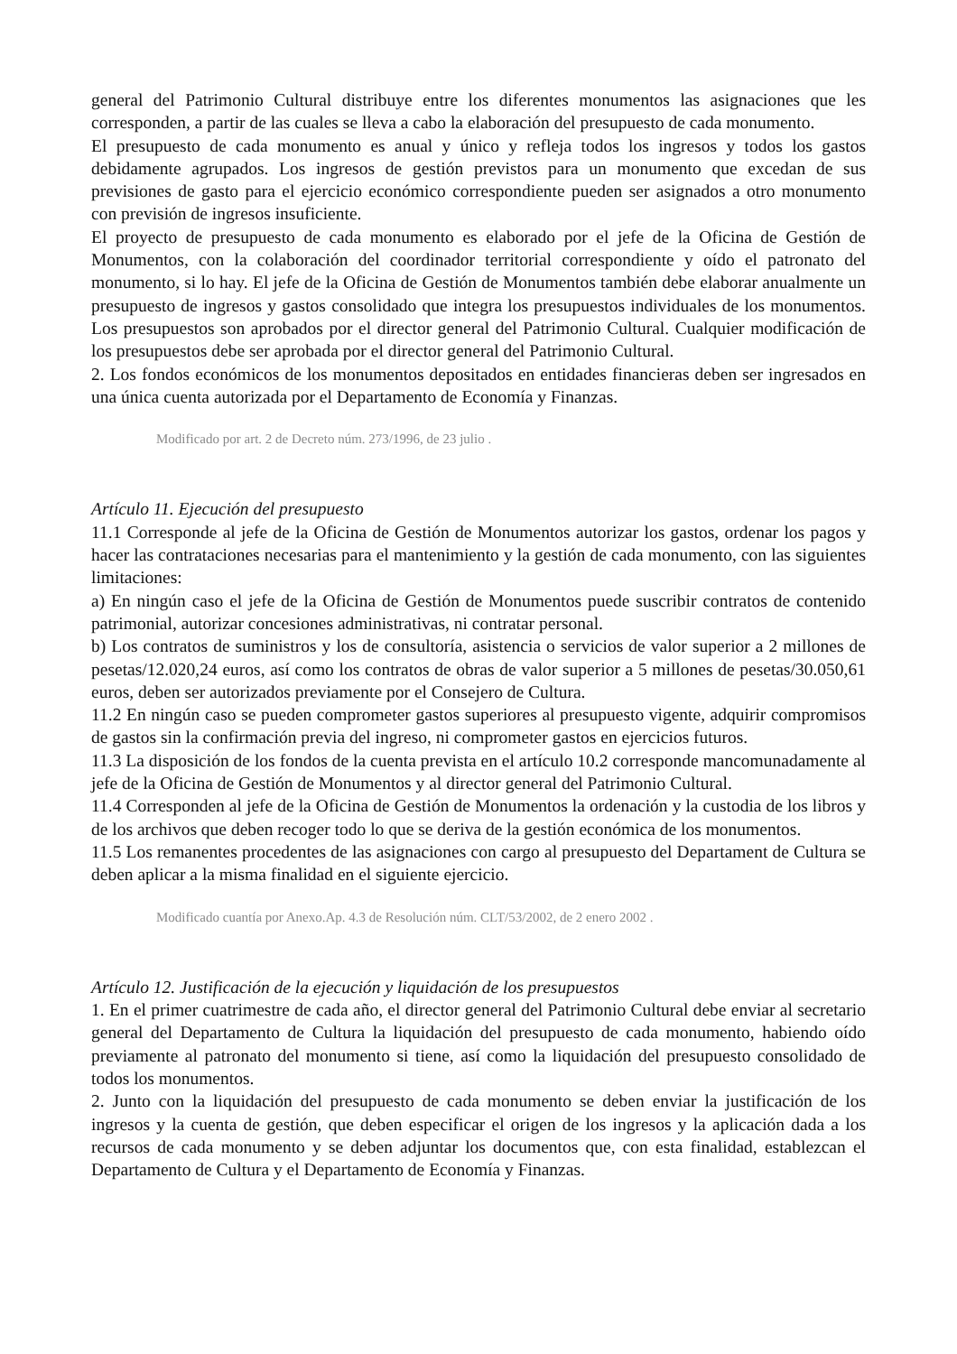general del Patrimonio Cultural distribuye entre los diferentes monumentos las asignaciones que les corresponden, a partir de las cuales se lleva a cabo la elaboración del presupuesto de cada monumento.
El presupuesto de cada monumento es anual y único y refleja todos los ingresos y todos los gastos debidamente agrupados. Los ingresos de gestión previstos para un monumento que excedan de sus previsiones de gasto para el ejercicio económico correspondiente pueden ser asignados a otro monumento con previsión de ingresos insuficiente.
El proyecto de presupuesto de cada monumento es elaborado por el jefe de la Oficina de Gestión de Monumentos, con la colaboración del coordinador territorial correspondiente y oído el patronato del monumento, si lo hay. El jefe de la Oficina de Gestión de Monumentos también debe elaborar anualmente un presupuesto de ingresos y gastos consolidado que integra los presupuestos individuales de los monumentos. Los presupuestos son aprobados por el director general del Patrimonio Cultural. Cualquier modificación de los presupuestos debe ser aprobada por el director general del Patrimonio Cultural.
2. Los fondos económicos de los monumentos depositados en entidades financieras deben ser ingresados en una única cuenta autorizada por el Departamento de Economía y Finanzas.
Modificado por art. 2 de Decreto núm. 273/1996, de 23 julio .
Artículo 11. Ejecución del presupuesto
11.1 Corresponde al jefe de la Oficina de Gestión de Monumentos autorizar los gastos, ordenar los pagos y hacer las contrataciones necesarias para el mantenimiento y la gestión de cada monumento, con las siguientes limitaciones:
a) En ningún caso el jefe de la Oficina de Gestión de Monumentos puede suscribir contratos de contenido patrimonial, autorizar concesiones administrativas, ni contratar personal.
b) Los contratos de suministros y los de consultoría, asistencia o servicios de valor superior a 2 millones de pesetas/12.020,24 euros, así como los contratos de obras de valor superior a 5 millones de pesetas/30.050,61 euros, deben ser autorizados previamente por el Consejero de Cultura.
11.2 En ningún caso se pueden comprometer gastos superiores al presupuesto vigente, adquirir compromisos de gastos sin la confirmación previa del ingreso, ni comprometer gastos en ejercicios futuros.
11.3 La disposición de los fondos de la cuenta prevista en el artículo 10.2 corresponde mancomunadamente al jefe de la Oficina de Gestión de Monumentos y al director general del Patrimonio Cultural.
11.4 Corresponden al jefe de la Oficina de Gestión de Monumentos la ordenación y la custodia de los libros y de los archivos que deben recoger todo lo que se deriva de la gestión económica de los monumentos.
11.5 Los remanentes procedentes de las asignaciones con cargo al presupuesto del Departament de Cultura se deben aplicar a la misma finalidad en el siguiente ejercicio.
Modificado cuantía por Anexo.Ap. 4.3 de Resolución núm. CLT/53/2002, de 2 enero 2002 .
Artículo 12. Justificación de la ejecución y liquidación de los presupuestos
1. En el primer cuatrimestre de cada año, el director general del Patrimonio Cultural debe enviar al secretario general del Departamento de Cultura la liquidación del presupuesto de cada monumento, habiendo oído previamente al patronato del monumento si tiene, así como la liquidación del presupuesto consolidado de todos los monumentos.
2. Junto con la liquidación del presupuesto de cada monumento se deben enviar la justificación de los ingresos y la cuenta de gestión, que deben especificar el origen de los ingresos y la aplicación dada a los recursos de cada monumento y se deben adjuntar los documentos que, con esta finalidad, establezcan el Departamento de Cultura y el Departamento de Economía y Finanzas.